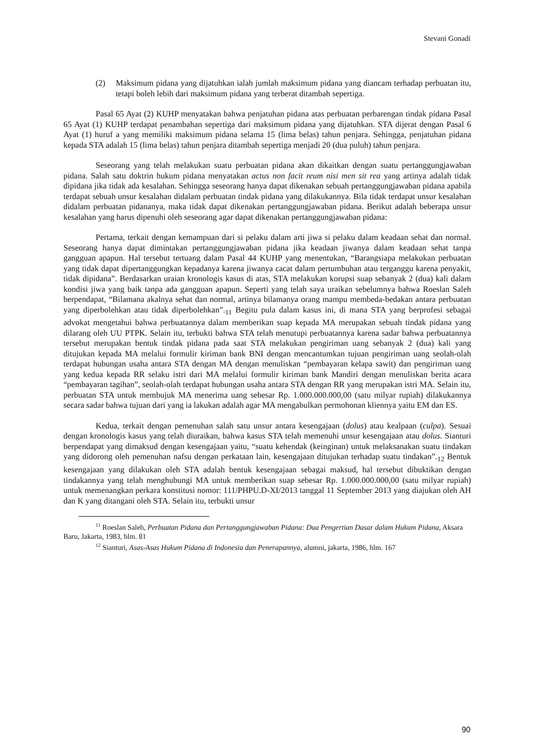Stevani Gonadi
(2) Maksimum pidana yang dijatuhkan ialah jumlah maksimum pidana yang diancam terhadap perbuatan itu, tetapi boleh lebih dari maksimum pidana yang terberat ditambah sepertiga.
Pasal 65 Ayat (2) KUHP menyatakan bahwa penjatuhan pidana atas perbuatan perbarengan tindak pidana Pasal 65 Ayat (1) KUHP terdapat penambahan sepertiga dari maksimum pidana yang dijatuhkan. STA dijerat dengan Pasal 6 Ayat (1) huruf a yang memiliki maksimum pidana selama 15 (lima belas) tahun penjara. Sehingga, penjatuhan pidana kepada STA adalah 15 (lima belas) tahun penjara ditambah sepertiga menjadi 20 (dua puluh) tahun penjara.
Seseorang yang telah melakukan suatu perbuatan pidana akan dikaitkan dengan suatu pertanggungjawaban pidana. Salah satu doktrin hukum pidana menyatakan actus non facit reum nisi men sit rea yang artinya adalah tidak dipidana jika tidak ada kesalahan. Sehingga seseorang hanya dapat dikenakan sebuah pertanggungjawaban pidana apabila terdapat sebuah unsur kesalahan didalam perbuatan tindak pidana yang dilakukannya. Bila tidak terdapat unsur kesalahan didalam perbuatan pidananya, maka tidak dapat dikenakan pertanggungjawaban pidana. Berikut adalah beberapa unsur kesalahan yang harus dipenuhi oleh seseorang agar dapat dikenakan pertanggungjawaban pidana:
Pertama, terkait dengan kemampuan dari si pelaku dalam arti jiwa si pelaku dalam keadaan sehat dan normal. Seseorang hanya dapat dimintakan pertanggungjawaban pidana jika keadaan jiwanya dalam keadaan sehat tanpa gangguan apapun. Hal tersebut tertuang dalam Pasal 44 KUHP yang menentukan, “Barangsiapa melakukan perbuatan yang tidak dapat dipertanggungkan kepadanya karena jiwanya cacat dalam pertumbuhan atau terganggu karena penyakit, tidak dipidana”. Berdasarkan uraian kronologis kasus di atas, STA melakukan korupsi suap sebanyak 2 (dua) kali dalam kondisi jiwa yang baik tanpa ada gangguan apapun. Seperti yang telah saya uraikan sebelumnya bahwa Roeslan Saleh berpendapat, “Bilamana akalnya sehat dan normal, artinya bilamanya orang mampu membeda-bedakan antara perbuatan yang diperbolehkan atau tidak diperbolehkan”.<sub>11</sub> Begitu pula dalam kasus ini, di mana STA yang berprofesi sebagai advokat mengetahui bahwa perbuatannya dalam memberikan suap kepada MA merupakan sebuah tindak pidana yang dilarang oleh UU PTPK. Selain itu, terbukti bahwa STA telah menutupi perbuatannya karena sadar bahwa perbuatannya tersebut merupakan bentuk tindak pidana pada saat STA melakukan pengiriman uang sebanyak 2 (dua) kali yang ditujukan kepada MA melalui formulir kiriman bank BNI dengan mencantumkan tujuan pengiriman uang seolah-olah terdapat hubungan usaha antara STA dengan MA dengan menuliskan “pembayaran kelapa sawit) dan pengiriman uang yang kedua kepada RR selaku istri dari MA melalui formulir kiriman bank Mandiri dengan menuliskan berita acara “pembayaran tagihan”, seolah-olah terdapat hubungan usaha antara STA dengan RR yang merupakan istri MA. Selain itu, perbuatan STA untuk membujuk MA menerima uang sebesar Rp. 1.000.000.000,00 (satu milyar rupiah) dilakukannya secara sadar bahwa tujuan dari yang ia lakukan adalah agar MA mengabulkan permohonan kliennya yaitu EM dan ES.
Kedua, terkait dengan pemenuhan salah satu unsur antara kesengajaan (dolus) atau kealpaan (culpa). Sesuai dengan kronologis kasus yang telah diuraikan, bahwa kasus STA telah memenuhi unsur kesengajaan atau dolus. Sianturi berpendapat yang dimaksud dengan kesengajaan yaitu, “suatu kehendak (keinginan) untuk melaksanakan suatu tindakan yang didorong oleh pemenuhan nafsu dengan perkataan lain, kesengajaan ditujukan terhadap suatu tindakan”.<sub>12</sub> Bentuk kesengajaan yang dilakukan oleh STA adalah bentuk kesengajaan sebagai maksud, hal tersebut dibuktikan dengan tindakannya yang telah menghubungi MA untuk memberikan suap sebesar Rp. 1.000.000.000,00 (satu milyar rupiah) untuk memenangkan perkara konstitusi nomor: 111/PHPU.D-XI/2013 tanggal 11 September 2013 yang diajukan oleh AH dan K yang ditangani oleh STA. Selain itu, terbukti unsur
<sup>11</sup> Roeslan Saleh, Perbuatan Pidana dan Pertanggungjawaban Pidana: Dua Pengertian Dasar dalam Hukum Pidana, Aksara Baru, Jakarta, 1983, hlm. 81
<sup>12</sup> Sianturi, Asas-Asas Hukum Pidana di Indonesia dan Penerapannya, alumni, jakarta, 1986, hlm. 167
90